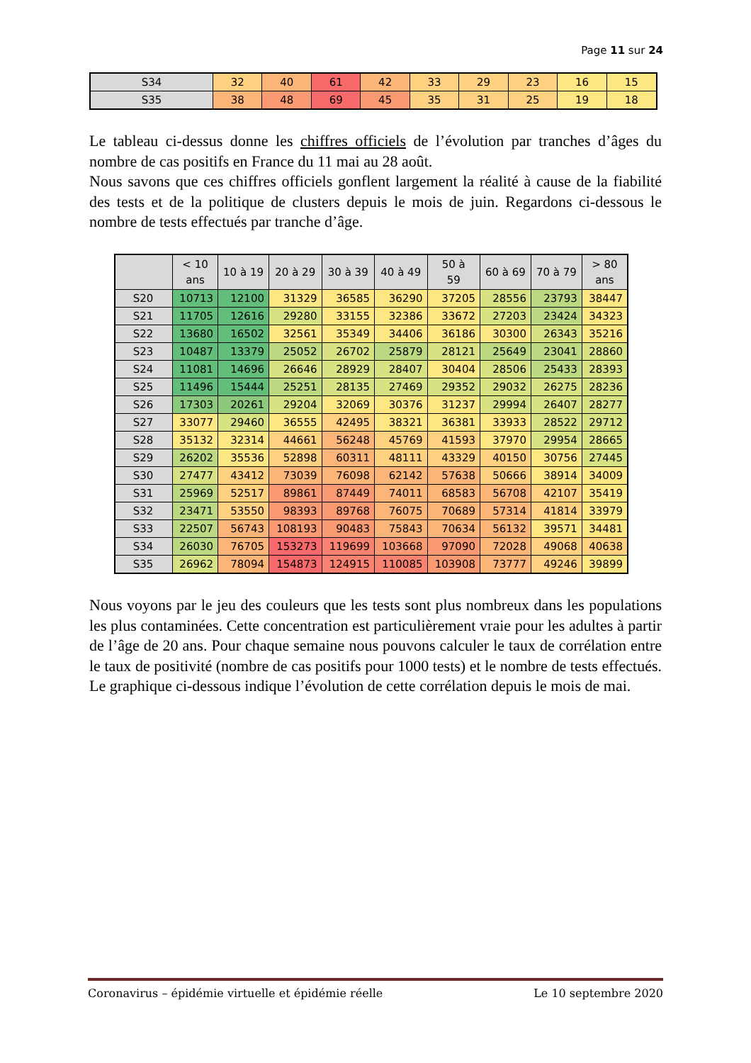Page 11 sur 24
| S34 | 32 | 40 | 61 | 42 | 33 | 29 | 23 | 16 | 15 |
| S35 | 38 | 48 | 69 | 45 | 35 | 31 | 25 | 19 | 18 |
Le tableau ci-dessus donne les chiffres officiels de l’évolution par tranches d’âges du nombre de cas positifs en France du 11 mai au 28 août.
Nous savons que ces chiffres officiels gonflent largement la réalité à cause de la fiabilité des tests et de la politique de clusters depuis le mois de juin. Regardons ci-dessous le nombre de tests effectués par tranche d’âge.
| | < 10 ans | 10 à 19 | 20 à 29 | 30 à 39 | 40 à 49 | 50 à 59 | 60 à 69 | 70 à 79 | > 80 ans |
| --- | --- | --- | --- | --- | --- | --- | --- | --- | --- |
| S20 | 10713 | 12100 | 31329 | 36585 | 36290 | 37205 | 28556 | 23793 | 38447 |
| S21 | 11705 | 12616 | 29280 | 33155 | 32386 | 33672 | 27203 | 23424 | 34323 |
| S22 | 13680 | 16502 | 32561 | 35349 | 34406 | 36186 | 30300 | 26343 | 35216 |
| S23 | 10487 | 13379 | 25052 | 26702 | 25879 | 28121 | 25649 | 23041 | 28860 |
| S24 | 11081 | 14696 | 26646 | 28929 | 28407 | 30404 | 28506 | 25433 | 28393 |
| S25 | 11496 | 15444 | 25251 | 28135 | 27469 | 29352 | 29032 | 26275 | 28236 |
| S26 | 17303 | 20261 | 29204 | 32069 | 30376 | 31237 | 29994 | 26407 | 28277 |
| S27 | 33077 | 29460 | 36555 | 42495 | 38321 | 36381 | 33933 | 28522 | 29712 |
| S28 | 35132 | 32314 | 44661 | 56248 | 45769 | 41593 | 37970 | 29954 | 28665 |
| S29 | 26202 | 35536 | 52898 | 60311 | 48111 | 43329 | 40150 | 30756 | 27445 |
| S30 | 27477 | 43412 | 73039 | 76098 | 62142 | 57638 | 50666 | 38914 | 34009 |
| S31 | 25969 | 52517 | 89861 | 87449 | 74011 | 68583 | 56708 | 42107 | 35419 |
| S32 | 23471 | 53550 | 98393 | 89768 | 76075 | 70689 | 57314 | 41814 | 33979 |
| S33 | 22507 | 56743 | 108193 | 90483 | 75843 | 70634 | 56132 | 39571 | 34481 |
| S34 | 26030 | 76705 | 153273 | 119699 | 103668 | 97090 | 72028 | 49068 | 40638 |
| S35 | 26962 | 78094 | 154873 | 124915 | 110085 | 103908 | 73777 | 49246 | 39899 |
Nous voyons par le jeu des couleurs que les tests sont plus nombreux dans les populations les plus contaminées. Cette concentration est particulièrement vraie pour les adultes à partir de l’âge de 20 ans. Pour chaque semaine nous pouvons calculer le taux de corrélation entre le taux de positivité (nombre de cas positifs pour 1000 tests) et le nombre de tests effectués. Le graphique ci-dessous indique l’évolution de cette corrélation depuis le mois de mai.
Coronavirus – épidémie virtuelle et épidémie réelle Le 10 septembre 2020